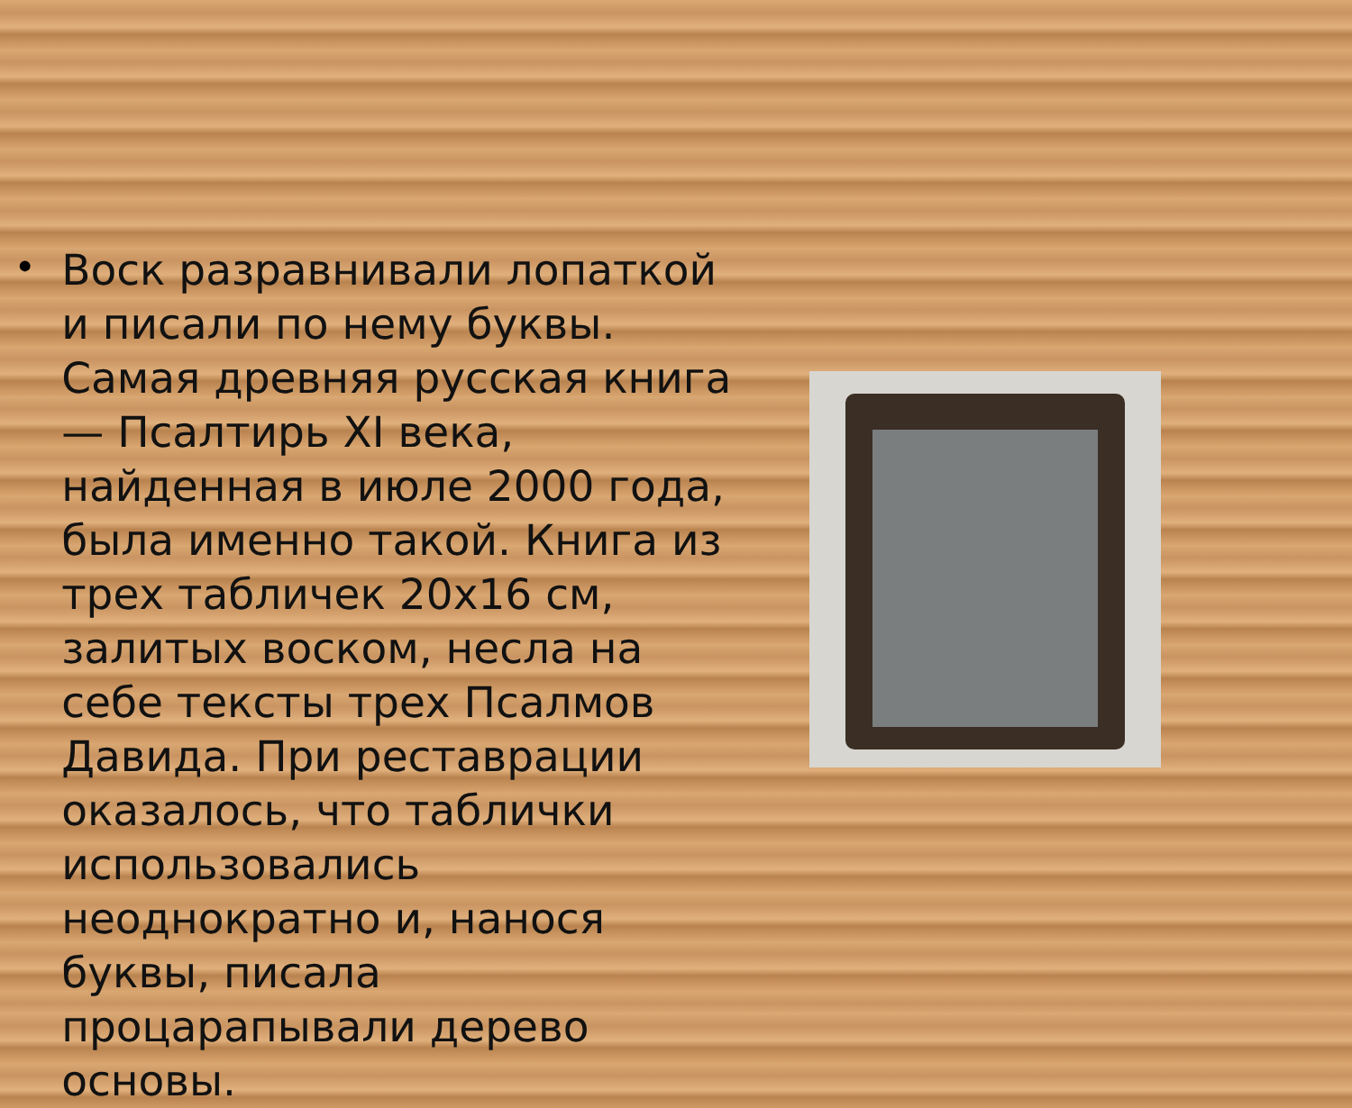•
Воск разравнивали лопаткой и писали по нему буквы. Самая древняя русская книга — Псалтирь XI века, найденная в июле 2000 года, была именно такой. Книга из трех табличек 20х16 см, залитых воском, несла на себе тексты трех Псалмов Давида. При реставрации оказалось, что таблички использовались неоднократно и, нанося буквы, писала процарапывали дерево основы.